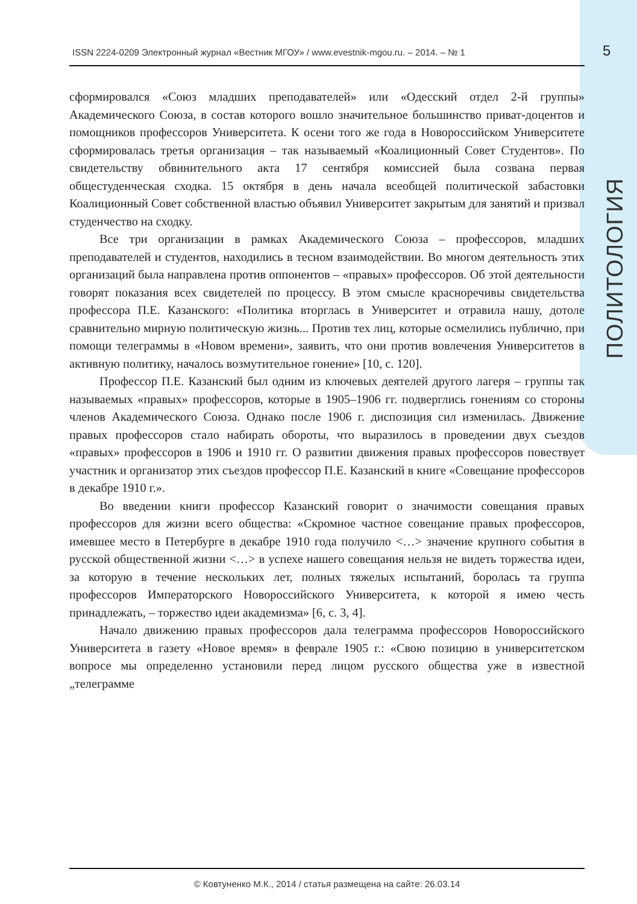ISSN 2224-0209 Электронный журнал «Вестник МГОУ» / www.evestnik-mgou.ru. – 2014. – № 1 5
ПОЛИТОЛОГИЯ
сформировался «Союз младших преподавателей» или «Одесский отдел 2-й группы» Академического Союза, в состав которого вошло значительное большинство приват-доцентов и помощников профессоров Университета. К осени того же года в Новороссийском Университете сформировалась третья организация – так называемый «Коалиционный Совет Студентов». По свидетельству обвинительного акта 17 сентября комиссией была созвана первая общестуденческая сходка. 15 октября в день начала всеобщей политической забастовки Коалиционный Совет собственной властью объявил Университет закрытым для занятий и призвал студенчество на сходку.
Все три организации в рамках Академического Союза – профессоров, младших преподавателей и студентов, находились в тесном взаимодействии. Во многом деятельность этих организаций была направлена против оппонентов – «правых» профессоров. Об этой деятельности говорят показания всех свидетелей по процессу. В этом смысле красноречивы свидетельства профессора П.Е. Казанского: «Политика вторглась в Университет и отравила нашу, дотоле сравнительно мирную политическую жизнь... Против тех лиц, которые осмелились публично, при помощи телеграммы в «Новом времени», заявить, что они против вовлечения Университетов в активную политику, началось возмутительное гонение» [10, с. 120].
Профессор П.Е. Казанский был одним из ключевых деятелей другого лагеря – группы так называемых «правых» профессоров, которые в 1905–1906 гг. подверглись гонениям со стороны членов Академического Союза. Однако после 1906 г. диспозиция сил изменилась. Движение правых профессоров стало набирать обороты, что выразилось в проведении двух съездов «правых» профессоров в 1906 и 1910 гг. О развитии движения правых профессоров повествует участник и организатор этих съездов профессор П.Е. Казанский в книге «Совещание профессоров в декабре 1910 г.».
Во введении книги профессор Казанский говорит о значимости совещания правых профессоров для жизни всего общества: «Скромное частное совещание правых профессоров, имевшее место в Петербурге в декабре 1910 года получило <…> значение крупного события в русской общественной жизни <…> в успехе нашего совещания нельзя не видеть торжества идеи, за которую в течение нескольких лет, полных тяжелых испытаний, боролась та группа профессоров Императорского Новороссийского Университета, к которой я имею честь принадлежать, – торжество идеи академизма» [6, с. 3, 4].
Начало движению правых профессоров дала телеграмма профессоров Новороссийского Университета в газету «Новое время» в феврале 1905 г.: «Свою позицию в университетском вопросе мы определенно установили перед лицом русского общества уже в известной „телеграмме
© Ковтуненко М.К., 2014 / статья размещена на сайте: 26.03.14